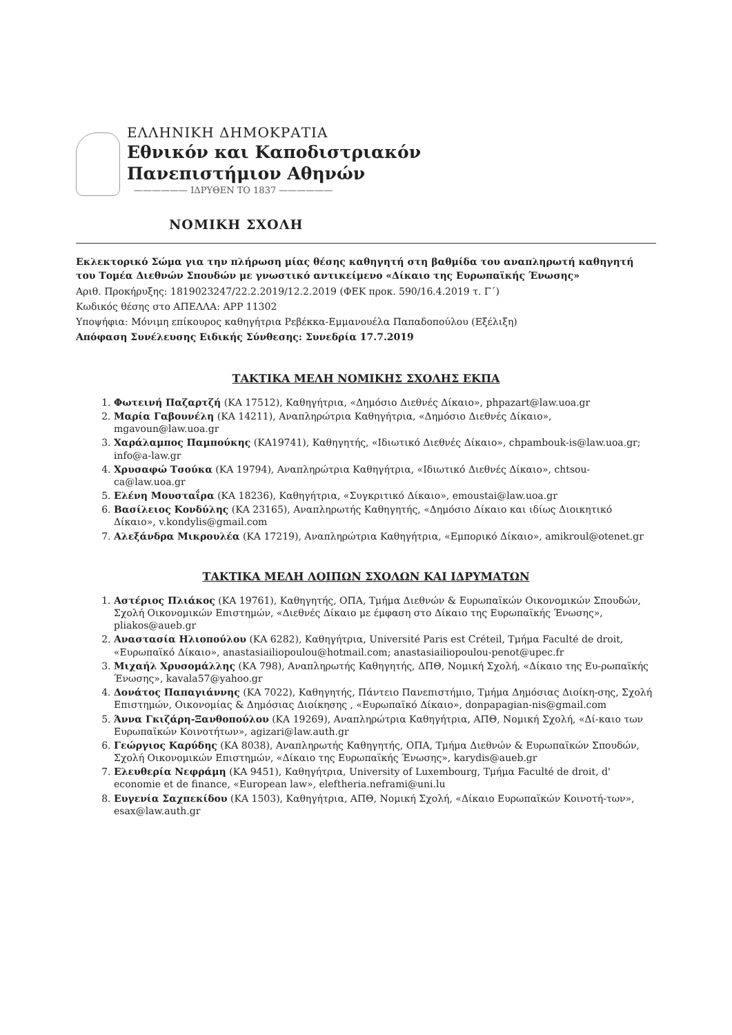ΕΛΛΗΝΙΚΗ ΔΗΜΟΚΡΑΤΙΑ
Εθνικόν και Καποδιστριακόν
Πανεπιστήμιον Αθηνών
—————— ΙΔΡΥΘΕΝ ΤΟ 1837 ——————
ΝΟΜΙΚΗ ΣΧΟΛΗ
Εκλεκτορικό Σώμα για την πλήρωση μίας θέσης καθηγητή στη βαθμίδα του αναπληρωτή καθηγητή του Τομέα Διεθνών Σπουδών με γνωστικό αντικείμενο «Δίκαιο της Ευρωπαϊκής Ένωσης»
Αριθ. Προκήρυξης: 1819023247/22.2.2019/12.2.2019 (ΦΕΚ προκ. 590/16.4.2019 τ. Γ΄)
Κωδικός θέσης στο ΑΠΕΛΛΑ: APP 11302
Υποψήφια: Μόνιμη επίκουρος καθηγήτρια Ρεβέκκα-Εμμανουέλα Παπαδοπούλου (Εξέλιξη)
Απόφαση Συνέλευσης Ειδικής Σύνθεσης: Συνεδρία 17.7.2019
ΤΑΚΤΙΚΑ ΜΕΛΗ ΝΟΜΙΚΗΣ ΣΧΟΛΗΣ ΕΚΠΑ
1. Φωτεινή Παζαρτζή (ΚΑ 17512), Καθηγήτρια, «Δημόσιο Διεθνές Δίκαιο», phpazart@law.uoa.gr
2. Μαρία Γαβουνέλη (ΚΑ 14211), Αναπληρώτρια Καθηγήτρια, «Δημόσιο Διεθνές Δίκαιο», mgavoun@law.uoa.gr
3. Χαράλαμπος Παμπούκης (ΚΑ19741), Καθηγητής, «Ιδιωτικό Διεθνές Δίκαιο», chpambouk-is@law.uoa.gr; info@a-law.gr
4. Χρυσαφώ Τσούκα (ΚΑ 19794), Αναπληρώτρια Καθηγήτρια, «Ιδιωτικό Διεθνές Δίκαιο», chtsou-ca@law.uoa.gr
5. Ελένη Μουσταΐρα (ΚΑ 18236), Καθηγήτρια, «Συγκριτικό Δίκαιο», emoustai@law.uoa.gr
6. Βασίλειος Κονδύλης (ΚΑ 23165), Αναπληρωτής Καθηγητής, «Δημόσιο Δίκαιο και ιδίως Διοικητικό Δίκαιο», v.kondylis@gmail.com
7. Αλεξάνδρα Μικρουλέα (ΚΑ 17219), Αναπληρώτρια Καθηγήτρια, «Εμπορικό Δίκαιο», amikroul@otenet.gr
ΤΑΚΤΙΚΑ ΜΕΛΗ ΛΟΙΠΩΝ ΣΧΟΛΩΝ ΚΑΙ ΙΔΡΥΜΑΤΩΝ
1. Αστέριος Πλιάκος (ΚΑ 19761), Καθηγητής, ΟΠΑ, Τμήμα Διεθνών & Ευρωπαϊκών Οικονομικών Σπουδών, Σχολή Οικονομικών Επιστημών, «Διεθνές Δίκαιο με έμφαση στο Δίκαιο της Ευρωπαϊκής Ένωσης», pliakos@aueb.gr
2. Αναστασία Ηλιοπούλου (ΚΑ 6282), Καθηγήτρια, Université Paris est Créteil, Τμήμα Faculté de droit, «Ευρωπαϊκό Δίκαιο», anastasiailiopoulou@hotmail.com; anastasiailiopoulou-penot@upec.fr
3. Μιχαήλ Χρυσομάλλης (ΚΑ 798), Αναπληρωτής Καθηγητής, ΔΠΘ, Νομική Σχολή, «Δίκαιο της Ευ-ρωπαϊκής Ένωσης», kavala57@yahoo.gr
4. Δονάτος Παπαγιάννης (ΚΑ 7022), Καθηγητής, Πάντειο Πανεπιστήμιο, Τμήμα Δημόσιας Διοίκη-σης, Σχολή Επιστημών, Οικονομίας & Δημόσιας Διοίκησης , «Ευρωπαϊκό Δίκαιο», donpapagian-nis@gmail.com
5. Άννα Γκιζάρη-Ξανθοπούλου (ΚΑ 19269), Αναπληρώτρια Καθηγήτρια, ΑΠΘ, Νομική Σχολή, «Δί-καιο των Ευρωπαϊκών Κοινοτήτων», agizari@law.auth.gr
6. Γεώργιος Καρύδης (ΚΑ 8038), Αναπληρωτής Καθηγητής, ΟΠΑ, Τμήμα Διεθνών & Ευρωπαϊκών Σπουδών, Σχολή Οικονομικών Επιστημών, «Δίκαιο της Ευρωπαϊκής Ένωσης», karydis@aueb.gr
7. Ελευθερία Νεφράμη (ΚΑ 9451), Καθηγήτρια, University of Luxembourg, Τμήμα Faculté de droit, d' economie et de finance, «European law», eleftheria.neframi@uni.lu
8. Ευγενία Σαχπεκίδου (ΚΑ 1503), Καθηγήτρια, ΑΠΘ, Νομική Σχολή, «Δίκαιο Ευρωπαϊκών Κοινοτή-των», esax@law.auth.gr